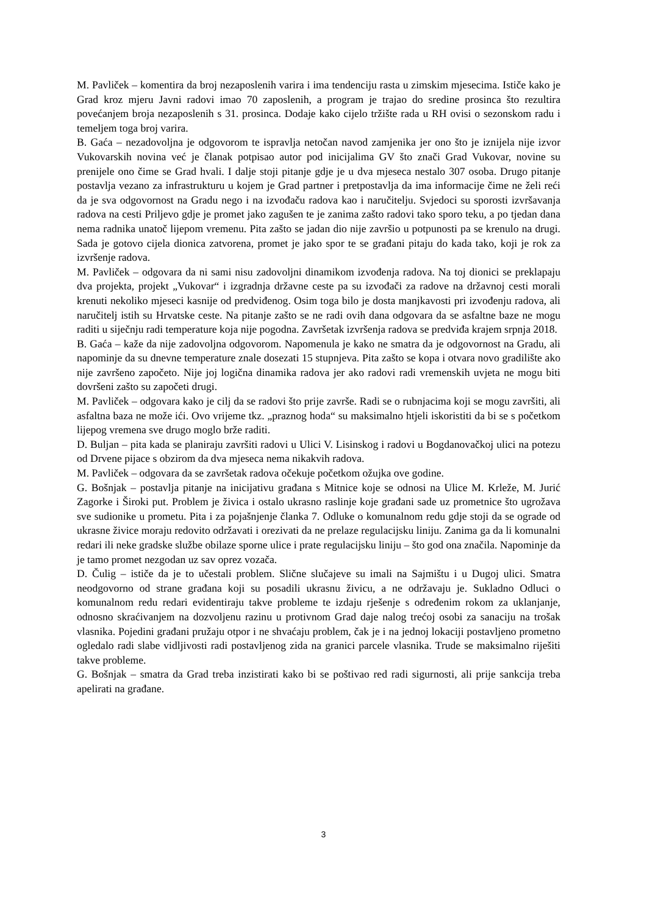M. Pavliček – komentira da broj nezaposlenih varira i ima tendenciju rasta u zimskim mjesecima. Ističe kako je Grad kroz mjeru Javni radovi imao 70 zaposlenih, a program je trajao do sredine prosinca što rezultira povećanjem broja nezaposlenih s 31. prosinca. Dodaje kako cijelo tržište rada u RH ovisi o sezonskom radu i temeljem toga broj varira.
B. Gaća – nezadovoljna je odgovorom te ispravlja netočan navod zamjenika jer ono što je iznijela nije izvor Vukovarskih novina već je članak potpisao autor pod inicijalima GV što znači Grad Vukovar, novine su prenijele ono čime se Grad hvali. I dalje stoji pitanje gdje je u dva mjeseca nestalo 307 osoba. Drugo pitanje postavlja vezano za infrastrukturu u kojem je Grad partner i pretpostavlja da ima informacije čime ne želi reći da je sva odgovornost na Gradu nego i na izvođaču radova kao i naručitelju. Svjedoci su sporosti izvršavanja radova na cesti Priljevo gdje je promet jako zagušen te je zanima zašto radovi tako sporo teku, a po tjedan dana nema radnika unatoč lijepom vremenu. Pita zašto se jadan dio nije završio u potpunosti pa se krenulo na drugi. Sada je gotovo cijela dionica zatvorena, promet je jako spor te se građani pitaju do kada tako, koji je rok za izvršenje radova.
M. Pavliček – odgovara da ni sami nisu zadovoljni dinamikom izvođenja radova. Na toj dionici se preklapaju dva projekta, projekt „Vukovar“ i izgradnja državne ceste pa su izvođači za radove na državnoj cesti morali krenuti nekoliko mjeseci kasnije od predviđenog. Osim toga bilo je dosta manjkavosti pri izvođenju radova, ali naručitelj istih su Hrvatske ceste. Na pitanje zašto se ne radi ovih dana odgovara da se asfaltne baze ne mogu raditi u siječnju radi temperature koja nije pogodna. Završetak izvršenja radova se predviđa krajem srpnja 2018.
B. Gaća – kaže da nije zadovoljna odgovorom. Napomenula je kako ne smatra da je odgovornost na Gradu, ali napominje da su dnevne temperature znale dosezati 15 stupnjeva. Pita zašto se kopa i otvara novo gradilište ako nije završeno započeto. Nije joj logična dinamika radova jer ako radovi radi vremenskih uvjeta ne mogu biti dovršeni zašto su započeti drugi.
M. Pavliček – odgovara kako je cilj da se radovi što prije završe. Radi se o rubnjacima koji se mogu završiti, ali asfaltna baza ne može ići. Ovo vrijeme tkz. „praznog hoda“ su maksimalno htjeli iskoristiti da bi se s početkom lijepog vremena sve drugo moglo brže raditi.
D. Buljan – pita kada se planiraju završiti radovi u Ulici V. Lisinskog i radovi u Bogdanovačkoj ulici na potezu od Drvene pijace s obzirom da dva mjeseca nema nikakvih radova.
M. Pavliček – odgovara da se završetak radova očekuje početkom ožujka ove godine.
G. Bošnjak – postavlja pitanje na inicijativu građana s Mitnice koje se odnosi na Ulice M. Krleže, M. Jurić Zagorke i Široki put. Problem je živica i ostalo ukrasno raslinje koje građani sade uz prometnice što ugrožava sve sudionike u prometu. Pita i za pojašnjenje članka 7. Odluke o komunalnom redu gdje stoji da se ograde od ukrasne živice moraju redovito održavati i orezivati da ne prelaze regulacijsku liniju. Zanima ga da li komunalni redari ili neke gradske službe obilaze sporne ulice i prate regulacijsku liniju – što god ona značila. Napominje da je tamo promet nezgodan uz sav oprez vozača.
D. Čulig – ističe da je to učestali problem. Slične slučajeve su imali na Sajmištu i u Dugoj ulici. Smatra neodgovorno od strane građana koji su posadili ukrasnu živicu, a ne održavaju je. Sukladno Odluci o komunalnom redu redari evidentiraju takve probleme te izdaju rješenje s određenim rokom za uklanjanje, odnosno skraćivanjem na dozvoljenu razinu u protivnom Grad daje nalog trećoj osobi za sanaciju na trošak vlasnika. Pojedini građani pružaju otpor i ne shvaćaju problem, čak je i na jednoj lokaciji postavljeno prometno ogledalo radi slabe vidljivosti radi postavljenog zida na granici parcele vlasnika. Trude se maksimalno riješiti takve probleme.
G. Bošnjak – smatra da Grad treba inzistirati kako bi se poštivao red radi sigurnosti, ali prije sankcija treba apelirati na građane.
3